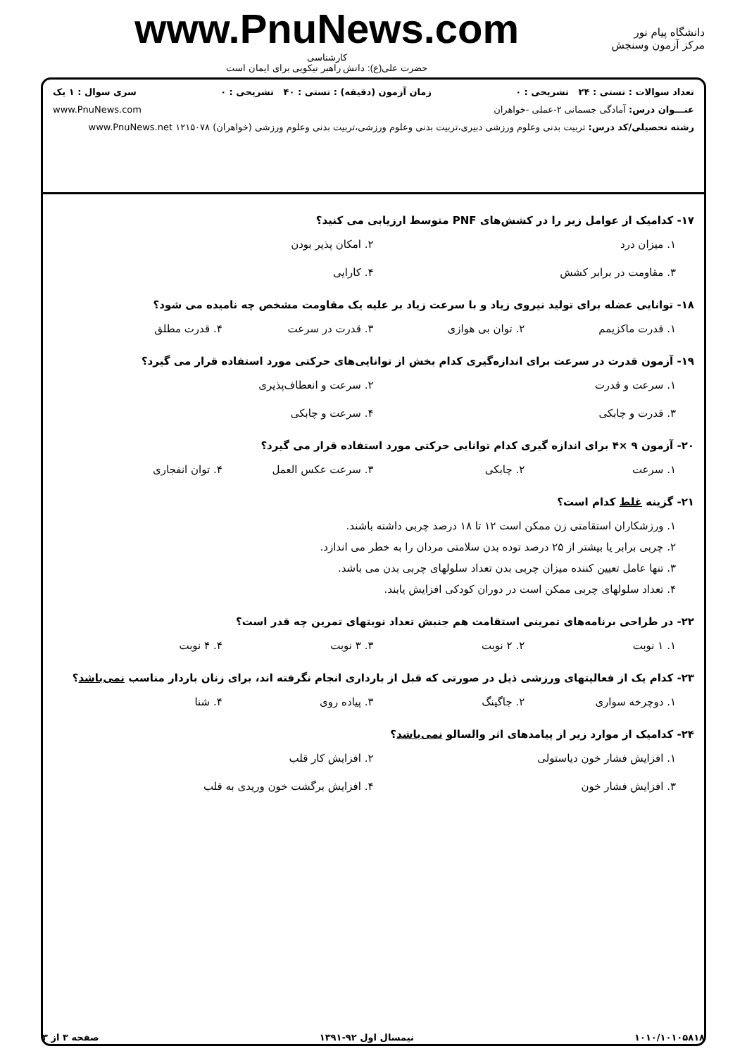دانشگاه پیام نور
مرکز آزمون وسنجش
www.PnuNews.com
کارشناسی
حضرت علی(ع): دانش راهبر نیکویی برای ایمان است
تعداد سوالات : تستی : ۲۴ تشریحی : ۰ زمان آزمون (دقیقه) : تستی : ۴۰ تشریحی : ۰ سری سوال : ۱ یک
عنـــوان درس: آمادگی جسمانی ۲-عملی -خواهران www.PnuNews.com
رشته تحصیلی/کد درس: تربیت بدنی وعلوم ورزشی دبیری،تربیت بدنی وعلوم ورزشی،تربیت بدنی وعلوم ورزشی (خواهران) ۱۲۱۵۰۷۸ www.PnuNews.net
۱۷- کدامیک از عوامل زیر را در کشش‌های PNF متوسط ارزیابی می کنید؟
۱. میزان درد ۲. امکان پذیر بودن ۳. مقاومت در برابر کشش ۴. کارایی
۱۸- توانایی عضله برای تولید نیروی زیاد و با سرعت زیاد بر علیه یک مقاومت مشخص چه نامیده می شود؟
۱. قدرت ماکزیمم ۲. توان بی هوازی ۳. قدرت در سرعت ۴. قدرت مطلق
۱۹- آزمون قدرت در سرعت برای اندازه‌گیری کدام بخش از توانایی‌های حرکتی مورد استفاده قرار می گیرد؟
۱. سرعت و قدرت ۲. سرعت و انعطاف‌پذیری ۳. قدرت و چابکی ۴. سرعت و چابکی
۲۰- آزمون ۹ ×۴ برای اندازه گیری کدام توانایی حرکتی مورد استفاده قرار می گیرد؟
۱. سرعت ۲. چابکی ۳. سرعت عکس العمل ۴. توان انفجاری
۲۱- گزینه غلط کدام است؟
۱. ورزشکاران استقامتی زن ممکن است ۱۲ تا ۱۸ درصد چربی داشته باشند.
۲. چربی برابر یا بیشتر از ۲۵ درصد توده بدن سلامتی مردان را به خطر می اندازد.
۳. تنها عامل تعیین کننده میزان چربی بدن تعداد سلولهای چربی بدن می باشد.
۴. تعداد سلولهای چربی ممکن است در دوران کودکی افزایش یابند.
۲۲- در طراحی برنامه‌های تمرینی استقامت هم جنبش تعداد نوبتهای تمرین چه قدر است؟
۱. ۱ نوبت ۲. ۲ نوبت ۳. ۳ نوبت ۴. ۴ نوبت
۲۳- کدام یک از فعالیتهای ورزشی ذیل در صورتی که قبل از بارداری انجام نگرفته اند، برای زنان باردار مناسب نمی‌باشد؟
۱. دوچرخه سواری ۲. جاگینگ ۳. پیاده روی ۴. شنا
۲۴- کدامیک از موارد زیر از پیامدهای اثر والسالو نمی‌باشد؟
۱. افزایش فشار خون دیاستولی ۲. افزایش کار قلب ۳. افزایش فشار خون ۴. افزایش برگشت خون وریدی به قلب
۱۰۱۰/۱۰۱۰۵۸۱۸ نیمسال اول ۹۲-۱۳۹۱ صفحه ۳ از ۳